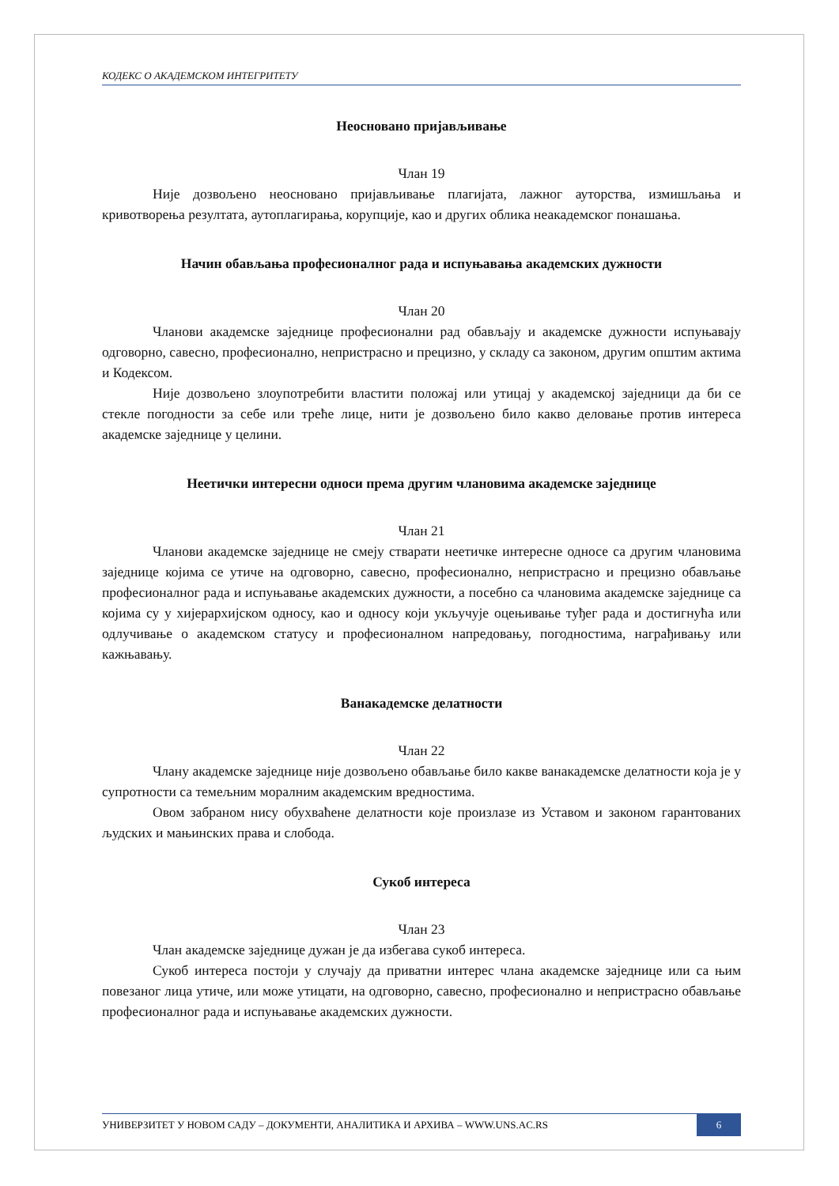КОДЕКС О АКАДЕМСКОМ ИНТЕГРИТЕТУ
Неосновано пријављивање
Члан 19
Није дозвољено неосновано пријављивање плагијата, лажног ауторства, измишљања и кривотворења резултата, аутоплагирања, корупције, као и других облика неакадемског понашања.
Начин обављања професионалног рада и испуњавања академских дужности
Члан 20
Чланови академске заједнице професионални рад обављају и академске дужности испуњавају одговорно, савесно, професионално, непристрасно и прецизно, у складу са законом, другим општим актима и Кодексом.
Није дозвољено злоупотребити властити положај или утицај у академској заједници да би се стекле погодности за себе или треће лице, нити је дозвољено било какво деловање против интереса академске заједнице у целини.
Неетички интересни односи према другим члановима академске заједнице
Члан 21
Чланови академске заједнице не смеју стварати неетичке интересне односе са другим члановима заједнице којима се утиче на одговорно, савесно, професионално, непристрасно и прецизно обављање професионалног рада и испуњавање академских дужности, а посебно са члановима академске заједнице са којима су у хијерархијском односу, као и односу који укључује оцењивање туђег рада и достигнућа или одлучивање о академском статусу и професионалном напредовању, погодностима, награђивању или кажњавању.
Ванакадемске делатности
Члан 22
Члану академске заједнице није дозвољено обављање било какве ванакадемске делатности која је у супротности са темељним моралним академским вредностима.
Овом забраном нису обухваћене делатности које произлазе из Уставом и законом гарантованих људских и мањинских права и слобода.
Сукоб интереса
Члан 23
Члан академске заједнице дужан је да избегава сукоб интереса.
Сукоб интереса постоји у случају да приватни интерес члана академске заједнице или са њим повезаног лица утиче, или може утицати, на одговорно, савесно, професионално и непристрасно обављање професионалног рада и испуњавање академских дужности.
УНИВЕРЗИТЕТ У НОВОМ САДУ – ДОКУМЕНТИ, АНАЛИТИКА И АРХИВА – WWW.UNS.AC.RS 6